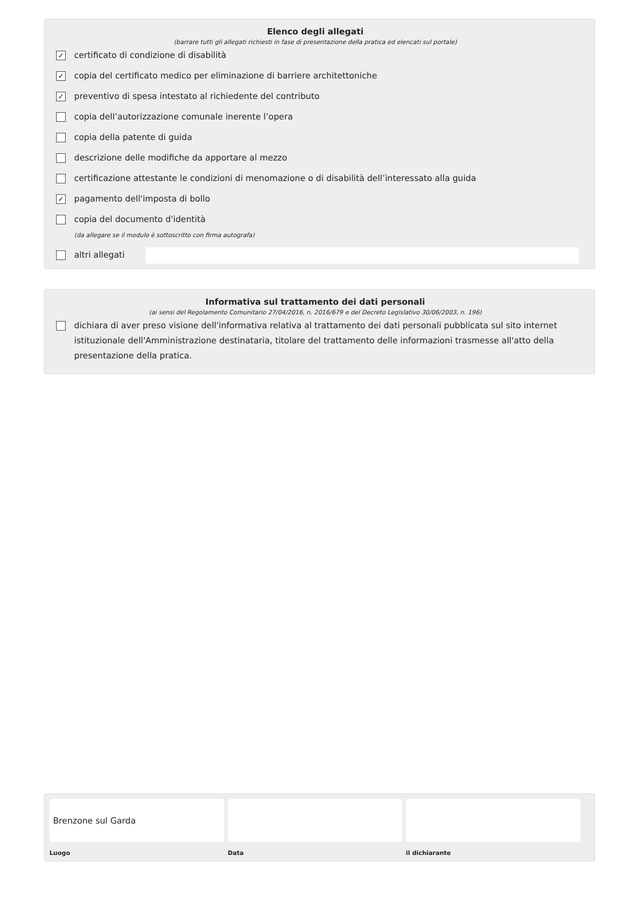Elenco degli allegati
(barrare tutti gli allegati richiesti in fase di presentazione della pratica ed elencati sul portale)
✓ certificato di condizione di disabilità
✓ copia del certificato medico per eliminazione di barriere architettoniche
✓ preventivo di spesa intestato al richiedente del contributo
copia dell’autorizzazione comunale inerente l’opera
copia della patente di guida
descrizione delle modifiche da apportare al mezzo
certificazione attestante le condizioni di menomazione o di disabilità dell’interessato alla guida
✓ pagamento dell'imposta di bollo
copia del documento d'identità
(da allegare se il modulo è sottoscritto con firma autografa)
altri allegati
Informativa sul trattamento dei dati personali
(ai sensi del Regolamento Comunitario 27/04/2016, n. 2016/679 e del Decreto Legislativo 30/06/2003, n. 196)
dichiara di aver preso visione dell'informativa relativa al trattamento dei dati personali pubblicata sul sito internet istituzionale dell'Amministrazione destinataria, titolare del trattamento delle informazioni trasmesse all'atto della presentazione della pratica.
Brenzone sul Garda
Luogo
Data il dichiarante